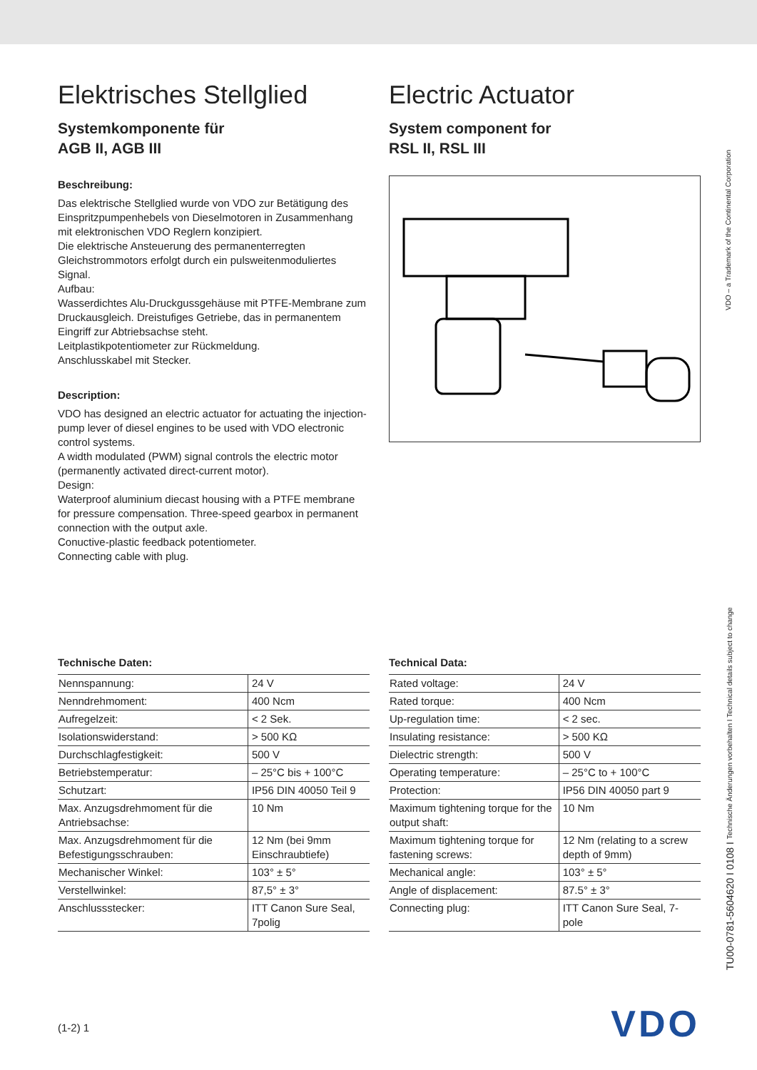Elektrisches Stellglied
Systemkomponente für
AGB II, AGB III
Beschreibung:
Das elektrische Stellglied wurde von VDO zur Betätigung des Einspritzpumpenhebels von Dieselmotoren in Zusammenhang mit elektronischen VDO Reglern konzipiert.
Die elektrische Ansteuerung des permanenterregten Gleichstrommotors erfolgt durch ein pulsweitenmoduliertes Signal.
Aufbau:
Wasserdichtes Alu-Druckgussgehäuse mit PTFE-Membrane zum Druckausgleich. Dreistufiges Getriebe, das in permanentem Eingriff zur Abtriebsachse steht.
Leitplastikpotentiometer zur Rückmeldung.
Anschlusskabel mit Stecker.
Description:
VDO has designed an electric actuator for actuating the injection-pump lever of diesel engines to be used with VDO electronic control systems.
A width modulated (PWM) signal controls the electric motor (permanently activated direct-current motor).
Design:
Waterproof aluminium diecast housing with a PTFE membrane for pressure compensation. Three-speed gearbox in permanent connection with the output axle.
Conuctive-plastic feedback potentiometer.
Connecting cable with plug.
Electric Actuator
System component for
RSL II, RSL III
Technische Daten:
| Nennspannung: | 24 V |
| Nenndrehmoment: | 400 Ncm |
| Aufregelzeit: | < 2 Sek. |
| Isolationswiderstand: | > 500 KΩ |
| Durchschlagfestigkeit: | 500 V |
| Betriebstemperatur: | – 25°C bis + 100°C |
| Schutzart: | IP56 DIN 40050 Teil 9 |
| Max. Anzugsdrehmoment für die Antriebsachse: | 10 Nm |
| Max. Anzugsdrehmoment für die Befestigungsschrauben: | 12 Nm (bei 9mm Einschraubtiefe) |
| Mechanischer Winkel: | 103° ± 5° |
| Verstellwinkel: | 87,5° ± 3° |
| Anschlussstecker: | ITT Canon Sure Seal, 7polig |
Technical Data:
| Rated voltage: | 24 V |
| Rated torque: | 400 Ncm |
| Up-regulation time: | < 2 sec. |
| Insulating resistance: | > 500 KΩ |
| Dielectric strength: | 500 V |
| Operating temperature: | – 25°C to + 100°C |
| Protection: | IP56 DIN 40050 part 9 |
| Maximum tightening torque for the output shaft: | 10 Nm |
| Maximum tightening torque for fastening screws: | 12 Nm (relating to a screw depth of 9mm) |
| Mechanical angle: | 103° ± 5° |
| Angle of displacement: | 87.5° ± 3° |
| Connecting plug: | ITT Canon Sure Seal, 7-pole |
TU00-0781-5604620 I 0108 I Technische Änderungen vorbehalten I Technical details subject to change VDO – a Trademark of the Continental Corporation
(1-2) 1 VDO